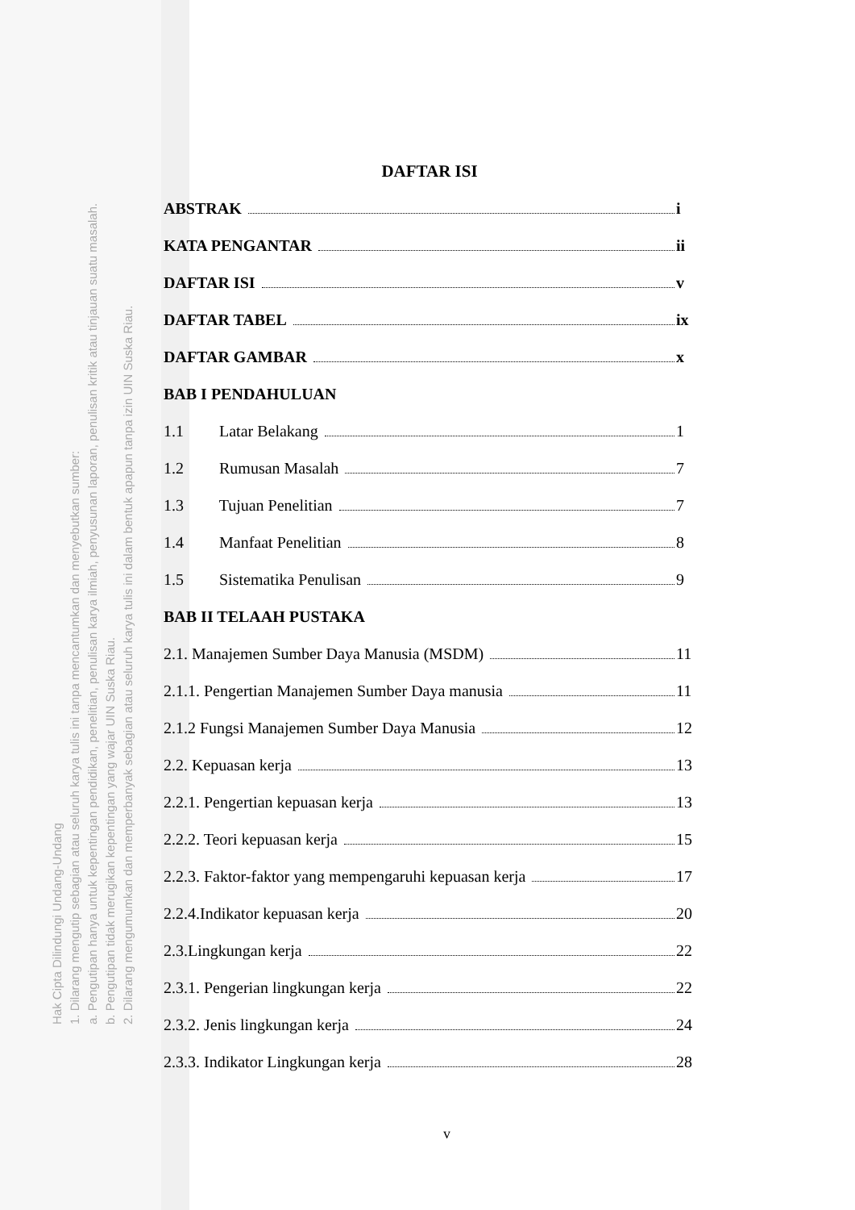Hak Cipta Dilindungi Undang-Undang
1. Dilarang mengutip sebagian atau seluruh karya tulis ini tanpa mencantumkan dan menyebutkan sumber:
a. Pengutipan hanya untuk kepentingan pendidikan, penelitian, penulisan karya ilmiah, penyusunan laporan, penulisan kritik atau tinjauan suatu masalah.
b. Pengutipan tidak merugikan kepentingan yang wajar UIN Suska Riau.
2. Dilarang mengumumkan dan memperbanyak sebagian atau seluruh karya tulis ini dalam bentuk apapun tanpa izin UIN Suska Riau.
DAFTAR ISI
ABSTRAK i
KATA PENGANTAR ii
DAFTAR ISI v
DAFTAR TABEL ix
DAFTAR GAMBAR x
BAB I PENDAHULUAN
1.1 Latar Belakang 1
1.2 Rumusan Masalah 7
1.3 Tujuan Penelitian 7
1.4 Manfaat Penelitian 8
1.5 Sistematika Penulisan 9
BAB II TELAAH PUSTAKA
2.1. Manajemen Sumber Daya Manusia (MSDM) 11
2.1.1. Pengertian Manajemen Sumber Daya manusia 11
2.1.2 Fungsi Manajemen Sumber Daya Manusia 12
2.2. Kepuasan kerja 13
2.2.1. Pengertian kepuasan kerja 13
2.2.2. Teori kepuasan kerja 15
2.2.3. Faktor-faktor yang mempengaruhi kepuasan kerja 17
2.2.4.Indikator kepuasan kerja 20
2.3.Lingkungan kerja 22
2.3.1. Pengerian lingkungan kerja 22
2.3.2. Jenis lingkungan kerja 24
2.3.3. Indikator Lingkungan kerja 28
v